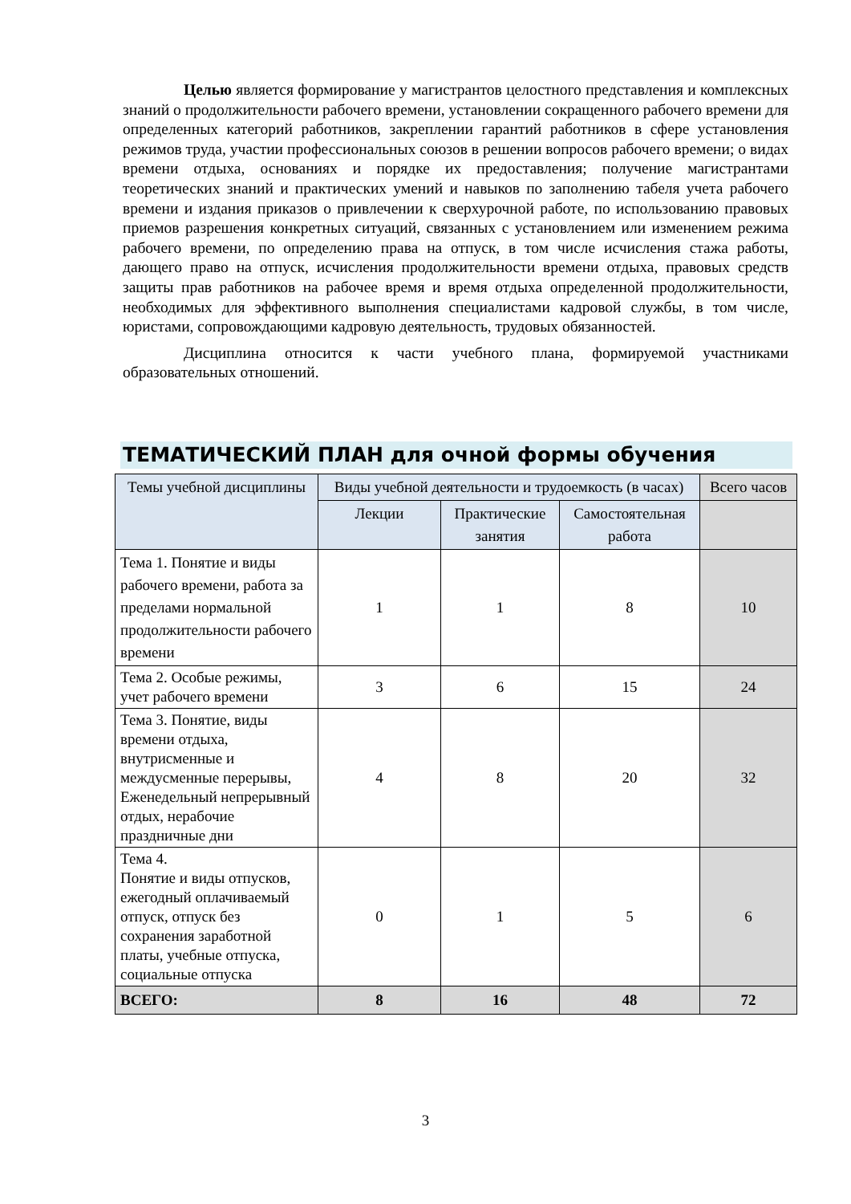Целью является формирование у магистрантов целостного представления и комплексных знаний о продолжительности рабочего времени, установлении сокращенного рабочего времени для определенных категорий работников, закреплении гарантий работников в сфере установления режимов труда, участии профессиональных союзов в решении вопросов рабочего времени; о видах времени отдыха, основаниях и порядке их предоставления; получение магистрантами теоретических знаний и практических умений и навыков по заполнению табеля учета рабочего времени и издания приказов о привлечении к сверхурочной работе, по использованию правовых приемов разрешения конкретных ситуаций, связанных с установлением или изменением режима рабочего времени, по определению права на отпуск, в том числе исчисления стажа работы, дающего право на отпуск, исчисления продолжительности времени отдыха, правовых средств защиты прав работников на рабочее время и время отдыха определенной продолжительности, необходимых для эффективного выполнения специалистами кадровой службы, в том числе, юристами, сопровождающими кадровую деятельность, трудовых обязанностей.
Дисциплина относится к части учебного плана, формируемой участниками образовательных отношений.
ТЕМАТИЧЕСКИЙ ПЛАН для очной формы обучения
| Темы учебной дисциплины | Виды учебной деятельности и трудоемкость (в часах) | | | Всего часов |
| --- | --- | --- | --- | --- |
| | Лекции | Практические занятия | Самостоятельная работа | |
| Тема 1. Понятие и виды рабочего времени, работа за пределами нормальной продолжительности рабочего времени | 1 | 1 | 8 | 10 |
| Тема 2. Особые режимы, учет рабочего времени | 3 | 6 | 15 | 24 |
| Тема 3. Понятие, виды времени отдыха, внутрисменные и междусменные перерывы, Еженедельный непрерывный отдых, нерабочие праздничные дни | 4 | 8 | 20 | 32 |
| Тема 4. Понятие и виды отпусков, ежегодный оплачиваемый отпуск, отпуск без сохранения заработной платы, учебные отпуска, социальные отпуска | 0 | 1 | 5 | 6 |
| ВСЕГО: | 8 | 16 | 48 | 72 |
3